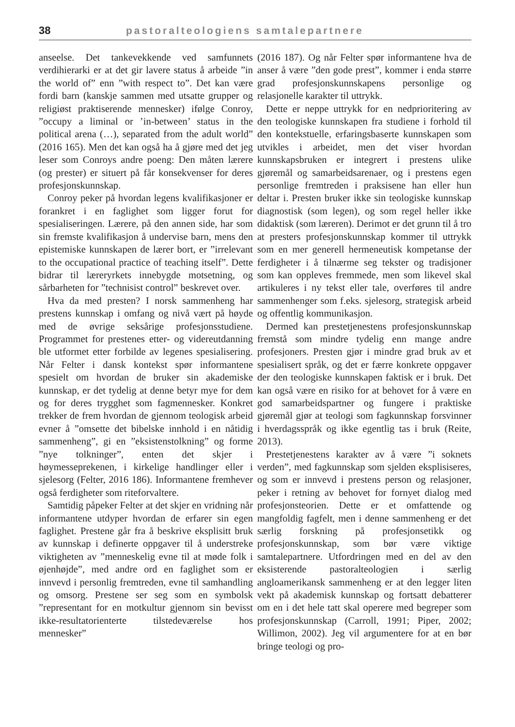38 pastoralteologiens samtalepartnere
anseelse. Det tankevekkende ved samfunnets verdihierarki er at det gir lavere status å arbeide ”in the world of” enn ”with respect to”. Det kan være fordi barn (kanskje sammen med utsatte grupper og religiøst praktiserende mennesker) ifølge Conroy, ”occupy a liminal or ’in-between’ status in the political arena (…), separated from the adult world” (2016 165). Men det kan også ha å gjøre med det jeg leser som Conroys andre poeng: Den måten lærere (og prester) er situert på får konsekvenser for deres profesjonskunnskap.
Conroy peker på hvordan legens kvalifikasjoner er forankret i en faglighet som ligger forut for spesialiseringen. Lærere, på den annen side, har som sin fremste kvalifikasjon å undervise barn, mens den epistemiske kunnskapen de lærer bort, er ”irrelevant to the occupational practice of teaching itself”. Dette bidrar til læreryrkets innebygde motsetning, og sårbarheten for ”technisist control” beskrevet over.
Hva da med presten? I norsk sammenheng har prestens kunnskap i omfang og nivå vært på høyde med de øvrige seksårige profesjonsstudiene. Programmet for prestenes etter- og videreutdanning ble utformet etter forbilde av legenes spesialisering. Når Felter i dansk kontekst spør informantene spesielt om hvordan de bruker sin akademiske kunnskap, er det tydelig at denne betyr mye for dem og for deres trygghet som fagmennesker. Konkret trekker de frem hvordan de gjennom teologisk arbeid evner å ”omsette det bibelske innhold i en nåtidig sammenheng”, gi en ”eksistenstolkning” og forme ”nye tolkninger”, enten det skjer i høymesseprekenen, i kirkelige handlinger eller i sjelesorg (Felter, 2016 186). Informantene fremhever også ferdigheter som riteforvaltere.
Samtidig påpeker Felter at det skjer en vridning når informantene utdyper hvordan de erfarer sin egen faglighet. Prestene går fra å beskrive eksplisitt bruk av kunnskap i definerte oppgaver til å understreke viktigheten av ”menneskelig evne til at møde folk i øjenhøjde”, med andre ord en faglighet som er innvevd i personlig fremtreden, evne til samhandling og omsorg. Prestene ser seg som en symbolsk ”representant for en motkultur gjennom sin bevisst ikke-resultatorienterte tilstedeværelse hos mennesker”
(2016 187). Og når Felter spør informantene hva de anser å være ”den gode prest”, kommer i enda større grad profesjonskunnskapens personlige og relasjonelle karakter til uttrykk.
Dette er neppe uttrykk for en nedprioritering av den teologiske kunnskapen fra studiene i forhold til den kontekstuelle, erfaringsbaserte kunnskapen som utvikles i arbeidet, men det viser hvordan kunnskapsbruken er integrert i prestens ulike gjøremål og samarbeidsarenaer, og i prestens egen personlige fremtreden i praksisene han eller hun deltar i. Presten bruker ikke sin teologiske kunnskap diagnostisk (som legen), og som regel heller ikke didaktisk (som læreren). Derimot er det grunn til å tro at presters profesjonskunnskap kommer til uttrykk som en mer generell hermeneutisk kompetanse der ferdigheter i å tilnærme seg tekster og tradisjoner som kan oppleves fremmede, men som likevel skal artikuleres i ny tekst eller tale, overføres til andre sammenhenger som f.eks. sjelesorg, strategisk arbeid og offentlig kommunikasjon.
Dermed kan prestetjenestens profesjonskunnskap fremstå som mindre tydelig enn mange andre profesjoners. Presten gjør i mindre grad bruk av et spesialisert språk, og det er færre konkrete oppgaver der den teologiske kunnskapen faktisk er i bruk. Det kan også være en risiko for at behovet for å være en god samarbeidspartner og fungere i praktiske gjøremål gjør at teologi som fagkunnskap forsvinner i hverdagsspråk og ikke egentlig tas i bruk (Reite, 2013).
Prestetjenestens karakter av å være ”i soknets verden”, med fagkunnskap som sjelden eksplisiseres, og som er innvevd i prestens person og relasjoner, peker i retning av behovet for fornyet dialog med profesjonsteorien. Dette er et omfattende og mangfoldig fagfelt, men i denne sammenheng er det særlig forskning på profesjonsetikk og profesjonskunnskap, som bør være viktige samtalepartnere. Utfordringen med en del av den eksisterende pastoralteologien i særlig angloamerikansk sammenheng er at den legger liten vekt på akademisk kunnskap og fortsatt debatterer om en i det hele tatt skal operere med begreper som profesjonskunnskap (Carroll, 1991; Piper, 2002; Willimon, 2002). Jeg vil argumentere for at en bør bringe teologi og pro-